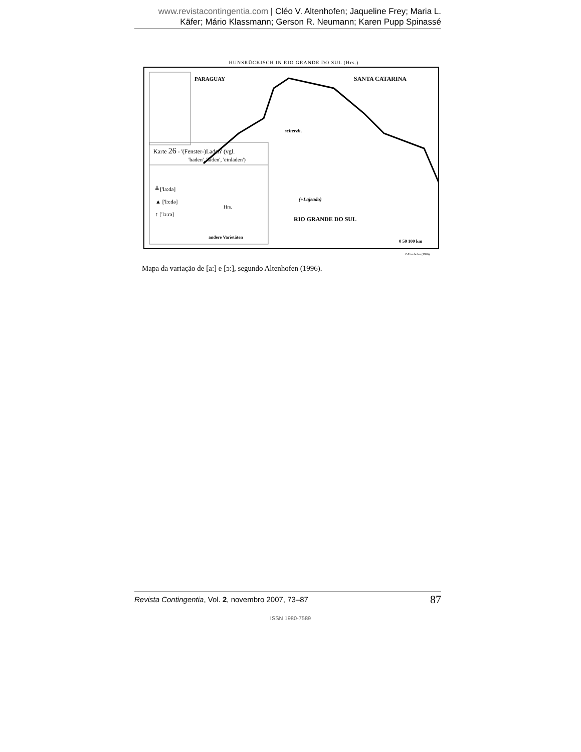www.revistacontingentia.com | Cléo V. Altenhofen; Jaqueline Frey; Maria L. Käfer; Mário Klassmann; Gerson R. Neumann; Karen Pupp Spinassé
HUNSRÜCKISCH IN RIO GRANDE DO SUL (Hrs.)
PARAGUAY
SANTA CATARINA
Karte 26 - '(Fenster-)Laden' (vgl.
'baden', 'laden', 'einladen')
┻ ['la:də]
▲ ['lɔ:də]
↑ ['lɔ:rə]
andere Varietäten
Hrs.
RIO GRANDE DO SUL
scherzh.
(+Lajeado)
0 50 100 km
©Altenhofen (1996)
Mapa da variação de [aː] e [ɔː], segundo Altenhofen (1996).
Revista Contingentia, Vol. 2, novembro 2007, 73–87 87
ISSN 1980-7589